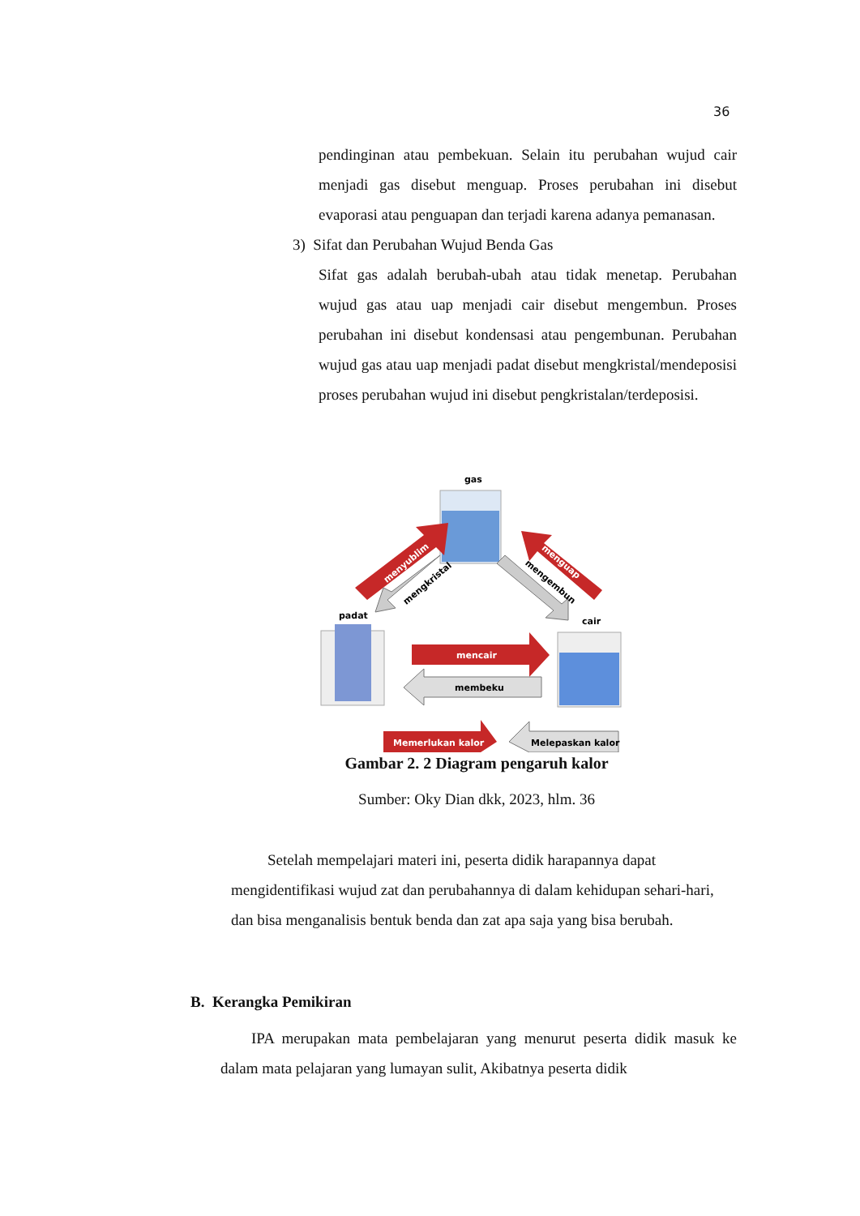36
pendinginan atau pembekuan. Selain itu perubahan wujud cair menjadi gas disebut menguap. Proses perubahan ini disebut evaporasi atau penguapan dan terjadi karena adanya pemanasan.
3) Sifat dan Perubahan Wujud Benda Gas
Sifat gas adalah berubah-ubah atau tidak menetap. Perubahan wujud gas atau uap menjadi cair disebut mengembun. Proses perubahan ini disebut kondensasi atau pengembunan. Perubahan wujud gas atau uap menjadi padat disebut mengkristal/mendeposisi proses perubahan wujud ini disebut pengkristalan/terdeposisi.
gas
padat
cair
menyublim
mengkristal
menguap
mengembun
mencair
membeku
Memerlukan kalor
Melepaskan kalor
Gambar 2. 2 Diagram pengaruh kalor
Sumber: Oky Dian dkk, 2023, hlm. 36
Setelah mempelajari materi ini, peserta didik harapannya dapat mengidentifikasi wujud zat dan perubahannya di dalam kehidupan sehari-hari, dan bisa menganalisis bentuk benda dan zat apa saja yang bisa berubah.
B. Kerangka Pemikiran
IPA merupakan mata pembelajaran yang menurut peserta didik masuk ke dalam mata pelajaran yang lumayan sulit, Akibatnya peserta didik